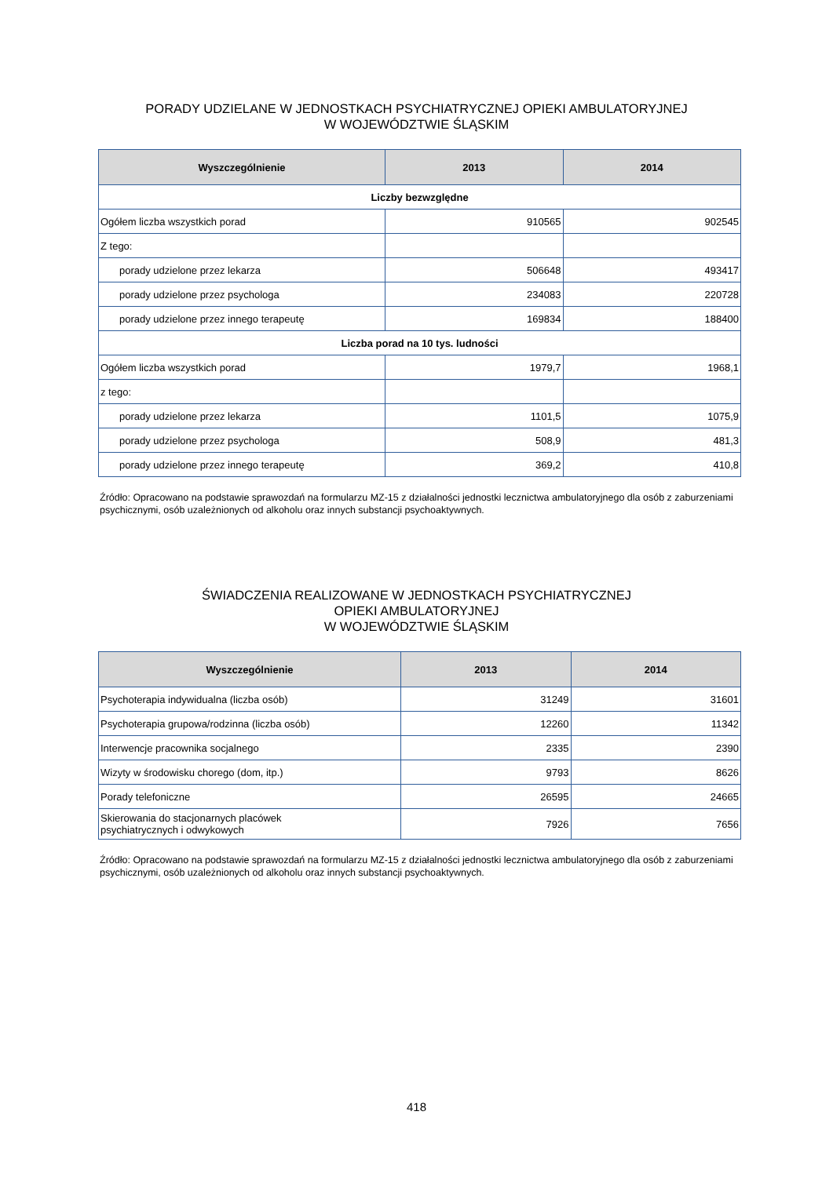PORADY UDZIELANE W JEDNOSTKACH PSYCHIATRYCZNEJ OPIEKI AMBULATORYJNEJ
W WOJEWÓDZTWIE ŚLĄSKIM
| Wyszczególnienie | 2013 | 2014 |
| --- | --- | --- |
| Liczby bezwzględne | | |
| Ogółem liczba wszystkich porad | 910565 | 902545 |
| Z tego: | | |
| porady udzielone przez lekarza | 506648 | 493417 |
| porady udzielone przez psychologa | 234083 | 220728 |
| porady udzielone przez innego terapeutę | 169834 | 188400 |
| Liczba porad na 10 tys. ludności | | |
| Ogółem liczba wszystkich porad | 1979,7 | 1968,1 |
| z tego: | | |
| porady udzielone przez lekarza | 1101,5 | 1075,9 |
| porady udzielone przez psychologa | 508,9 | 481,3 |
| porady udzielone przez innego terapeutę | 369,2 | 410,8 |
Źródło: Opracowano na podstawie sprawozdań na formularzu MZ-15 z działalności jednostki lecznictwa ambulatoryjnego dla osób z zaburzeniami psychicznymi, osób uzależnionych od alkoholu oraz innych substancji psychoaktywnych.
ŚWIADCZENIA REALIZOWANE W JEDNOSTKACH PSYCHIATRYCZNEJ
OPIEKI AMBULATORYJNEJ
W WOJEWÓDZTWIE ŚLĄSKIM
| Wyszczególnienie | 2013 | 2014 |
| --- | --- | --- |
| Psychoterapia indywidualna (liczba osób) | 31249 | 31601 |
| Psychoterapia grupowa/rodzinna (liczba osób) | 12260 | 11342 |
| Interwencje pracownika socjalnego | 2335 | 2390 |
| Wizyty w środowisku chorego (dom, itp.) | 9793 | 8626 |
| Porady telefoniczne | 26595 | 24665 |
| Skierowania do stacjonarnych placówek psychiatrycznych i odwykowych | 7926 | 7656 |
Źródło: Opracowano na podstawie sprawozdań na formularzu MZ-15 z działalności jednostki lecznictwa ambulatoryjnego dla osób z zaburzeniami psychicznymi, osób uzależnionych od alkoholu oraz innych substancji psychoaktywnych.
418